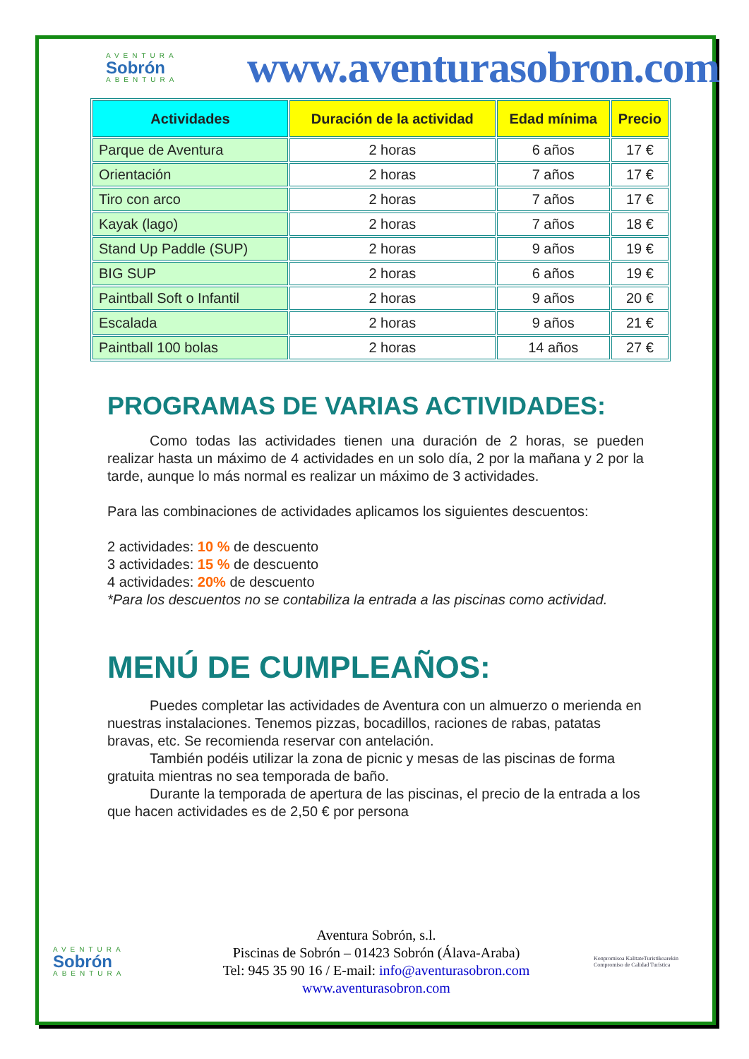AVENTURA
Sobrón
ABENTURA
www.aventurasobron.com
| Actividades | Duración de la actividad | Edad mínima | Precio |
| --- | --- | --- | --- |
| Parque de Aventura | 2 horas | 6 años | 17 € |
| Orientación | 2 horas | 7 años | 17 € |
| Tiro con arco | 2 horas | 7 años | 17 € |
| Kayak (lago) | 2 horas | 7 años | 18 € |
| Stand Up Paddle (SUP) | 2 horas | 9 años | 19 € |
| BIG SUP | 2 horas | 6 años | 19 € |
| Paintball Soft o Infantil | 2 horas | 9 años | 20 € |
| Escalada | 2 horas | 9 años | 21 € |
| Paintball 100 bolas | 2 horas | 14 años | 27 € |
PROGRAMAS DE VARIAS ACTIVIDADES:
Como todas las actividades tienen una duración de 2 horas, se pueden realizar hasta un máximo de 4 actividades en un solo día, 2 por la mañana y 2 por la tarde, aunque lo más normal es realizar un máximo de 3 actividades.
Para las combinaciones de actividades aplicamos los siguientes descuentos:
2 actividades: 10 % de descuento
3 actividades: 15 % de descuento
4 actividades: 20% de descuento
*Para los descuentos no se contabiliza la entrada a las piscinas como actividad.
MENÚ DE CUMPLEAÑOS:
Puedes completar las actividades de Aventura con un almuerzo o merienda en nuestras instalaciones. Tenemos pizzas, bocadillos, raciones de rabas, patatas bravas, etc. Se recomienda reservar con antelación.
También podéis utilizar la zona de picnic y mesas de las piscinas de forma gratuita mientras no sea temporada de baño.
Durante la temporada de apertura de las piscinas, el precio de la entrada a los que hacen actividades es de 2,50 € por persona
AVENTURA
Sobrón
ABENTURA
Aventura Sobrón, s.l.
Piscinas de Sobrón – 01423 Sobrón (Álava-Araba)
Tel: 945 35 90 16 / E-mail: info@aventurasobron.com
www.aventurasobron.com
Konpromisoa KalitateTuristikoarekin Compromiso de Calidad Turística